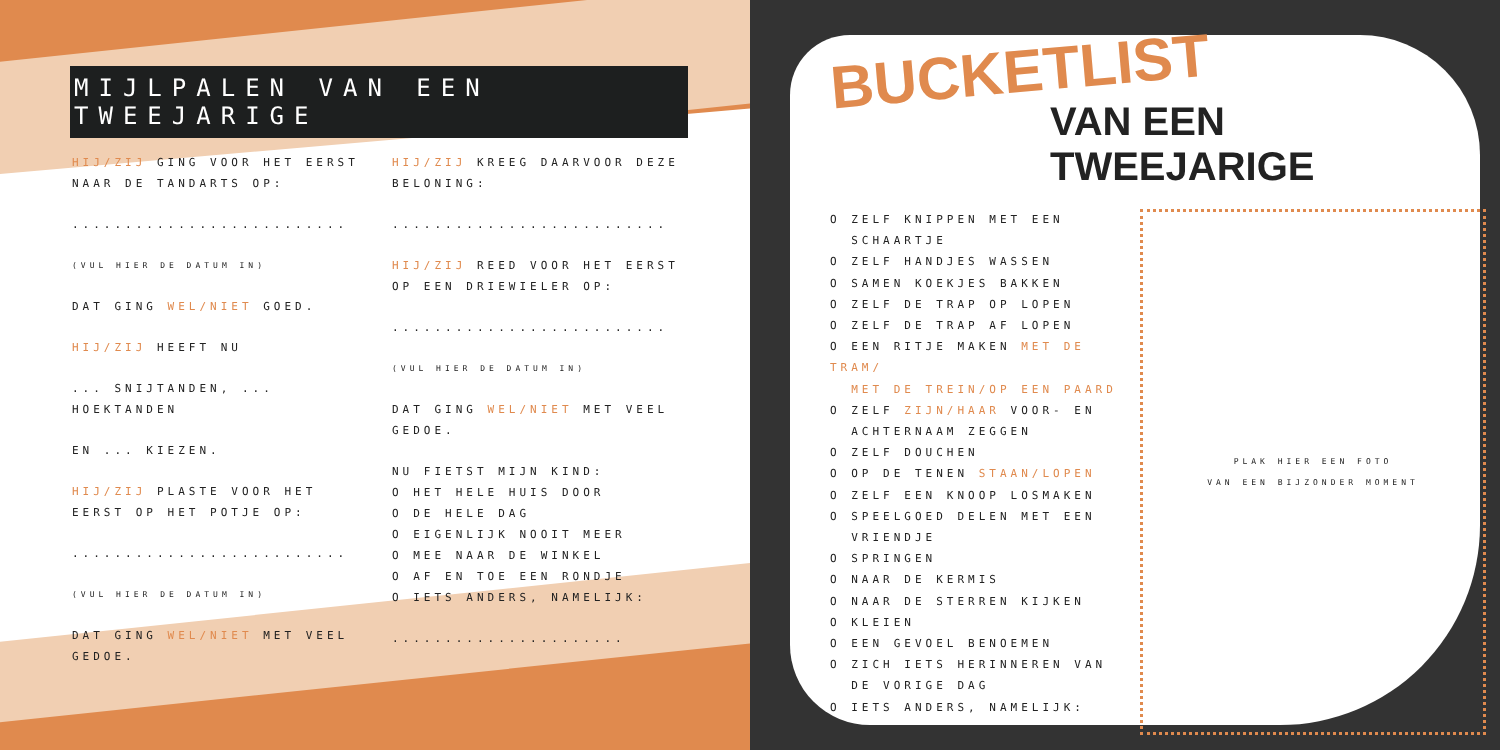MIJLPALEN VAN EEN TWEEJARIGE
HIJ/ZIJ GING VOOR HET EERST NAAR DE TANDARTS OP:
..........................
(VUL HIER DE DATUM IN)
DAT GING WEL/NIET GOED.
HIJ/ZIJ HEEFT NU
... SNIJTANDEN, ... HOEKTANDEN
EN ... KIEZEN.
HIJ/ZIJ PLASTE VOOR HET EERST OP HET POTJE OP:
..........................
(VUL HIER DE DATUM IN)
DAT GING WEL/NIET MET VEEL GEDOE.
HIJ/ZIJ KREEG DAARVOOR DEZE BELONING:
..........................
HIJ/ZIJ REED VOOR HET EERST OP EEN DRIEWIELER OP:
..........................
(VUL HIER DE DATUM IN)
DAT GING WEL/NIET MET VEEL GEDOE.
NU FIETST MIJN KIND:
O HET HELE HUIS DOOR
O DE HELE DAG
O EIGENLIJK NOOIT MEER
O MEE NAAR DE WINKEL
O AF EN TOE EEN RONDJE
O IETS ANDERS, NAMELIJK:
......................
BUCKETLIST
VAN EEN TWEEJARIGE
O ZELF KNIPPEN MET EEN
SCHAARTJE
O ZELF HANDJES WASSEN
O SAMEN KOEKJES BAKKEN
O ZELF DE TRAP OP LOPEN
O ZELF DE TRAP AF LOPEN
O EEN RITJE MAKEN MET DE TRAM/
MET DE TREIN/OP EEN PAARD
O ZELF ZIJN/HAAR VOOR- EN
ACHTERNAAM ZEGGEN
O ZELF DOUCHEN
O OP DE TENEN STAAN/LOPEN
O ZELF EEN KNOOP LOSMAKEN
O SPEELGOED DELEN MET EEN
VRIENDJE
O SPRINGEN
O NAAR DE KERMIS
O NAAR DE STERREN KIJKEN
O KLEIEN
O EEN GEVOEL BENOEMEN
O ZICH IETS HERINNEREN VAN
DE VORIGE DAG
O IETS ANDERS, NAMELIJK:
......................
PLAK HIER EEN FOTO
VAN EEN BIJZONDER MOMENT